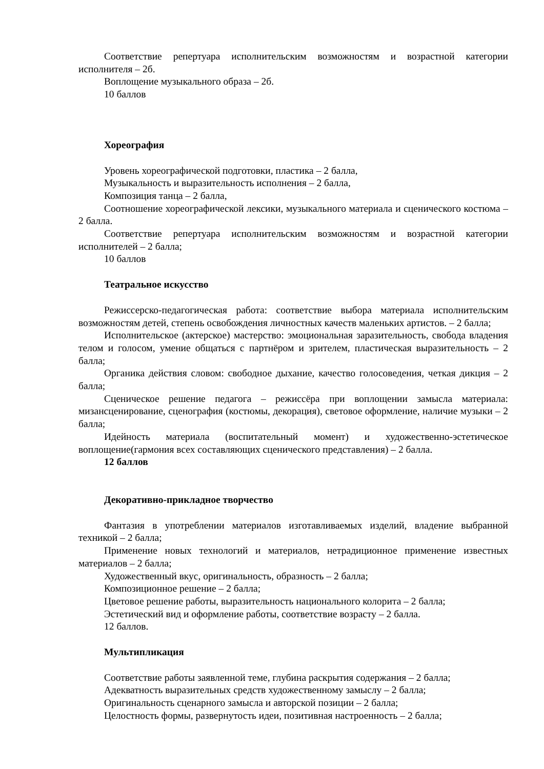Соответствие репертуара исполнительским возможностям и возрастной категории исполнителя – 2б.
Воплощение музыкального образа – 2б.
10 баллов
Хореография
Уровень хореографической подготовки, пластика – 2 балла,
Музыкальность и выразительность исполнения – 2 балла,
Композиция танца – 2 балла,
Соотношение хореографической лексики, музыкального материала и сценического костюма – 2 балла.
Соответствие репертуара исполнительским возможностям и возрастной категории исполнителей – 2 балла;
10 баллов
Театральное искусство
Режиссерско-педагогическая работа: соответствие выбора материала исполнительским возможностям детей, степень освобождения личностных качеств маленьких артистов. – 2 балла;
Исполнительское (актерское) мастерство: эмоциональная заразительность, свобода владения телом и голосом, умение общаться с партнёром и зрителем, пластическая выразительность – 2 балла;
Органика действия словом: свободное дыхание, качество голосоведения, четкая дикция – 2 балла;
Сценическое решение педагога – режиссёра при воплощении замысла материала: мизансценирование, сценография (костюмы, декорация), световое оформление, наличие музыки – 2 балла;
Идейность материала (воспитательный момент) и художественно-эстетическое воплощение(гармония всех составляющих сценического представления) – 2 балла.
12 баллов
Декоративно-прикладное творчество
Фантазия в употреблении материалов изготавливаемых изделий, владение выбранной техникой – 2 балла;
Применение новых технологий и материалов, нетрадиционное применение известных материалов – 2 балла;
Художественный вкус, оригинальность, образность – 2 балла;
Композиционное решение – 2 балла;
Цветовое решение работы, выразительность национального колорита – 2 балла;
Эстетический вид и оформление работы, соответствие возрасту – 2 балла.
12 баллов.
Мультипликация
Соответствие работы заявленной теме, глубина раскрытия содержания – 2 балла;
Адекватность выразительных средств художественному замыслу – 2 балла;
Оригинальность сценарного замысла и авторской позиции – 2 балла;
Целостность формы, развернутость идеи, позитивная настроенность – 2 балла;